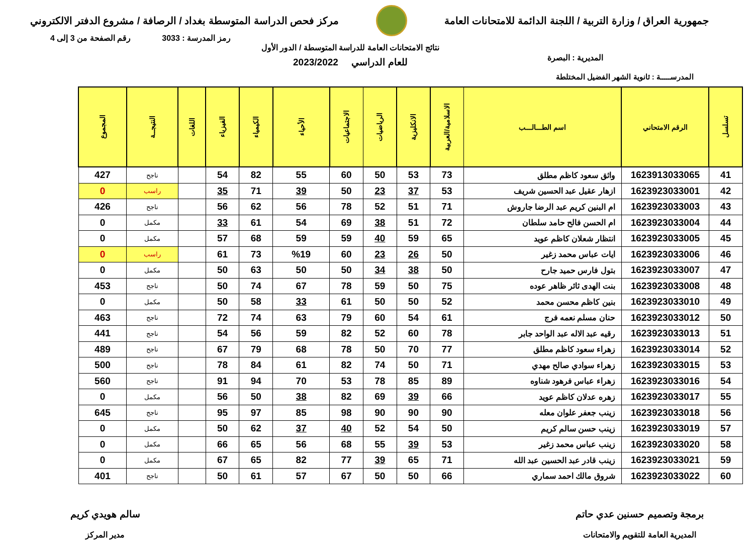جمهورية العراق / وزارة التربية / اللجنة الدائمة للامتحانات العامة
مركز فحص الدراسة المتوسطة بغداد / الرصافة / مشروع الدفتر الالكتروني
رمز المدرسة : 3033 رقم الصفحة من 3 إلى 4
المديرية : البصرة
نتائج الامتحانات العامة للدراسة المتوسطة / الدور الأول
للعام الدراسي 2023/2022
المدرســـــة : ثانوية الشهر الفضيل المختلطة
| تسلسل | الرقم الامتحاني | اسم الطـــالـــب | الاسلامية/العربية | الانكليزية | الرياضيات | الاجتماعيات | الأحياء | الكيمياء | الفيزياء | اللغات | النتيجــة | المجموع |
| --- | --- | --- | --- | --- | --- | --- | --- | --- | --- | --- | --- | --- |
| 41 | 1623913033065 | واثق سعود كاظم مطلق | 73 | 53 | 50 | 60 | 55 | 82 | 54 | | ناجح | 427 |
| 42 | 1623923033001 | ازهار عقيل عبد الحسين شريف | 53 | 37 | 23 | 50 | 39 | 71 | 35 | | راسب | 0 |
| 43 | 1623923033003 | ام البنين كريم عبد الرضا جاروش | 71 | 51 | 52 | 78 | 56 | 62 | 56 | | ناجح | 426 |
| 44 | 1623923033004 | ام الحسن فالح حامد سلطان | 72 | 51 | 38 | 69 | 54 | 61 | 33 | | مكمل | 0 |
| 45 | 1623923033005 | انتظار شعلان كاظم عويد | 65 | 59 | 40 | 59 | 59 | 68 | 57 | | مكمل | 0 |
| 46 | 1623923033006 | ايات عباس محمد زغير | 50 | 26 | 23 | 60 | %19 | 73 | 61 | | راسب | 0 |
| 47 | 1623923033007 | بتول فارس حميد جارح | 50 | 38 | 34 | 50 | 50 | 63 | 50 | | مكمل | 0 |
| 48 | 1623923033008 | بنت الهدى ثائر ظاهر عوده | 75 | 50 | 59 | 78 | 67 | 74 | 50 | | ناجح | 453 |
| 49 | 1623923033010 | بنين كاظم محسن محمد | 52 | 50 | 50 | 61 | 33 | 58 | 50 | | مكمل | 0 |
| 50 | 1623923033012 | حنان مسلم نعمه فرج | 61 | 54 | 60 | 79 | 63 | 74 | 72 | | ناجح | 463 |
| 51 | 1623923033013 | رقيه عبد الاله عبد الواحد جابر | 78 | 60 | 52 | 82 | 59 | 56 | 54 | | ناجح | 441 |
| 52 | 1623923033014 | زهراء سعود كاظم مطلق | 77 | 70 | 50 | 78 | 68 | 79 | 67 | | ناجح | 489 |
| 53 | 1623923033015 | زهراء سوادي صالح مهدي | 71 | 50 | 74 | 82 | 61 | 84 | 78 | | ناجح | 500 |
| 54 | 1623923033016 | زهراء عباس فرهود شناوه | 89 | 85 | 78 | 53 | 70 | 94 | 91 | | ناجح | 560 |
| 55 | 1623923033017 | زهره عدلان كاظم عويد | 66 | 39 | 69 | 82 | 38 | 50 | 56 | | مكمل | 0 |
| 56 | 1623923033018 | زينب جعفر علوان معله | 90 | 90 | 90 | 98 | 85 | 97 | 95 | | ناجح | 645 |
| 57 | 1623923033019 | زينب حسن سالم كريم | 50 | 54 | 52 | 40 | 37 | 62 | 50 | | مكمل | 0 |
| 58 | 1623923033020 | زينب عباس محمد زغير | 53 | 39 | 55 | 68 | 56 | 65 | 66 | | مكمل | 0 |
| 59 | 1623923033021 | زينب قادر عبد الحسين عبد الله | 71 | 65 | 39 | 77 | 82 | 65 | 67 | | مكمل | 0 |
| 60 | 1623923033022 | شروق مالك احمد سماري | 66 | 50 | 50 | 67 | 57 | 61 | 50 | | ناجح | 401 |
برمجة وتصميم حسنين عدي حاتم
المديرية العامة للتقويم والامتحانات
سالم هويدي كريم
مدير المركز